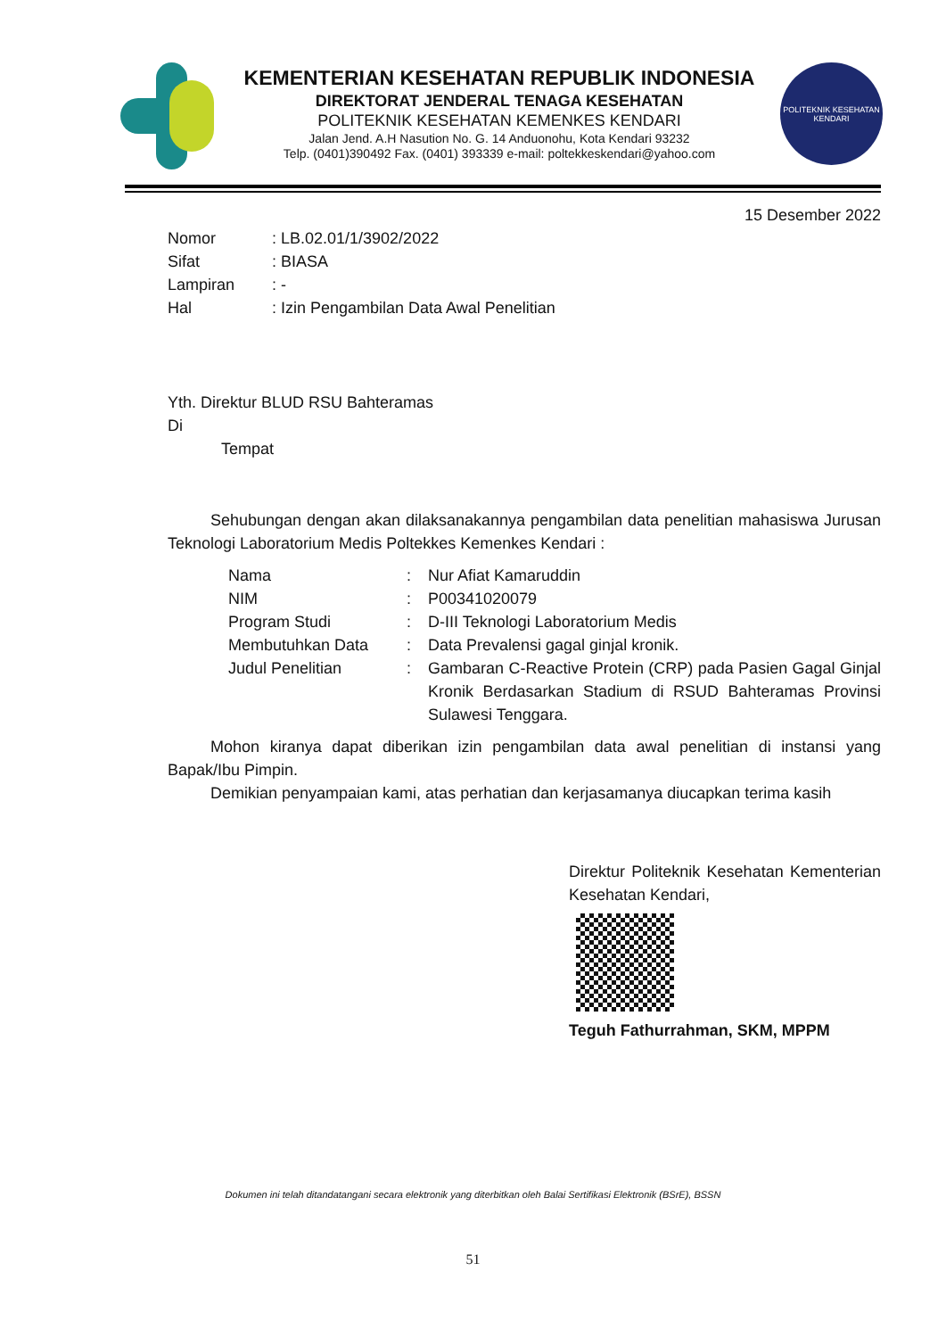KEMENTERIAN KESEHATAN REPUBLIK INDONESIA
DIREKTORAT JENDERAL TENAGA KESEHATAN
POLITEKNIK KESEHATAN KEMENKES KENDARI
Jalan Jend. A.H Nasution No. G. 14 Anduonohu, Kota Kendari 93232
Telp. (0401)390492 Fax. (0401) 393339 e-mail: poltekkeskendari@yahoo.com
POLITEKNIK KESEHATAN KENDARI
15 Desember 2022
| Nomor | : LB.02.01/1/3902/2022 |
| Sifat | : BIASA |
| Lampiran | : - |
| Hal | : Izin Pengambilan Data Awal Penelitian |
Yth. Direktur BLUD RSU Bahteramas
Di
Tempat
Sehubungan dengan akan dilaksanakannya pengambilan data penelitian mahasiswa Jurusan Teknologi Laboratorium Medis Poltekkes Kemenkes Kendari :
| Nama | : | Nur Afiat Kamaruddin |
| NIM | : | P00341020079 |
| Program Studi | : | D-III Teknologi Laboratorium Medis |
| Membutuhkan Data | : | Data Prevalensi gagal ginjal kronik. |
| Judul Penelitian | : | Gambaran C-Reactive Protein (CRP) pada Pasien Gagal Ginjal Kronik Berdasarkan Stadium di RSUD Bahteramas Provinsi Sulawesi Tenggara. |
Mohon kiranya dapat diberikan izin pengambilan data awal penelitian di instansi yang Bapak/Ibu Pimpin.
Demikian penyampaian kami, atas perhatian dan kerjasamanya diucapkan terima kasih
Direktur Politeknik Kesehatan Kementerian Kesehatan Kendari,
Teguh Fathurrahman, SKM, MPPM
Dokumen ini telah ditandatangani secara elektronik yang diterbitkan oleh Balai Sertifikasi Elektronik (BSrE), BSSN
51